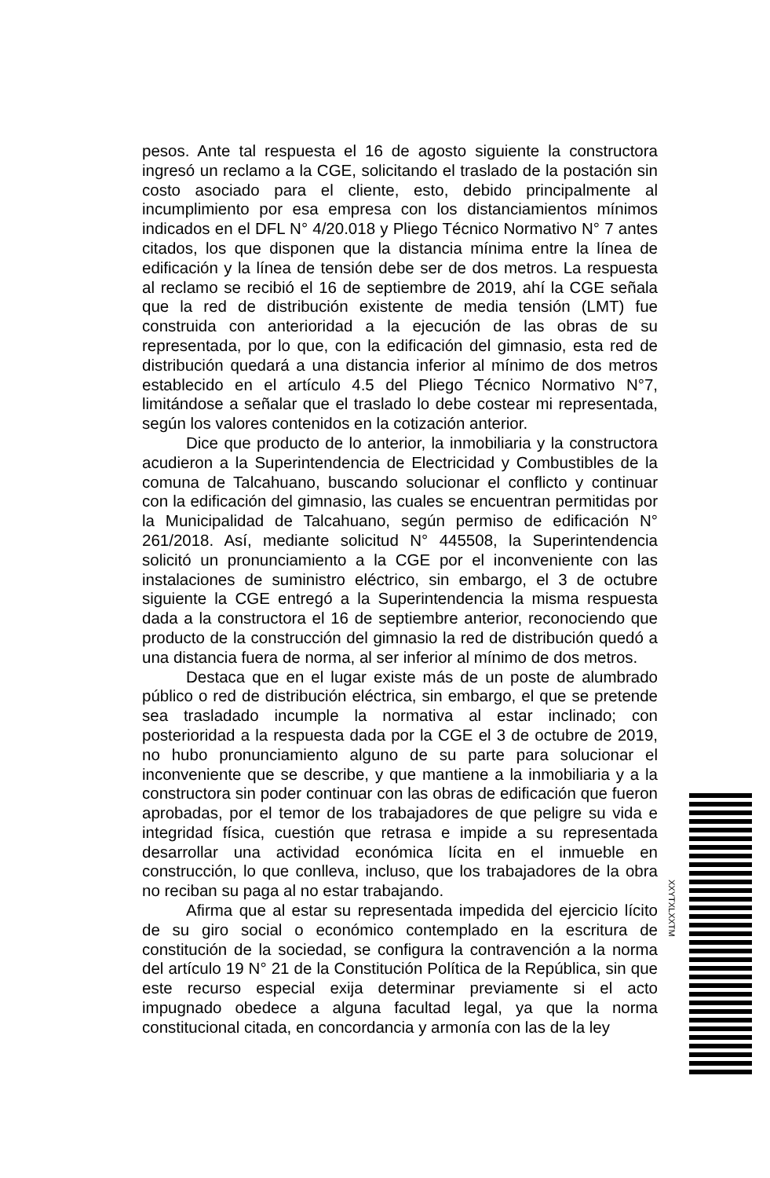pesos. Ante tal respuesta el 16 de agosto siguiente la constructora ingresó un reclamo a la CGE, solicitando el traslado de la postación sin costo asociado para el cliente, esto, debido principalmente al incumplimiento por esa empresa con los distanciamientos mínimos indicados en el DFL N° 4/20.018 y Pliego Técnico Normativo N° 7 antes citados, los que disponen que la distancia mínima entre la línea de edificación y la línea de tensión debe ser de dos metros. La respuesta al reclamo se recibió el 16 de septiembre de 2019, ahí la CGE señala que la red de distribución existente de media tensión (LMT) fue construida con anterioridad a la ejecución de las obras de su representada, por lo que, con la edificación del gimnasio, esta red de distribución quedará a una distancia inferior al mínimo de dos metros establecido en el artículo 4.5 del Pliego Técnico Normativo N°7, limitándose a señalar que el traslado lo debe costear mi representada, según los valores contenidos en la cotización anterior.
Dice que producto de lo anterior, la inmobiliaria y la constructora acudieron a la Superintendencia de Electricidad y Combustibles de la comuna de Talcahuano, buscando solucionar el conflicto y continuar con la edificación del gimnasio, las cuales se encuentran permitidas por la Municipalidad de Talcahuano, según permiso de edificación N° 261/2018. Así, mediante solicitud N° 445508, la Superintendencia solicitó un pronunciamiento a la CGE por el inconveniente con las instalaciones de suministro eléctrico, sin embargo, el 3 de octubre siguiente la CGE entregó a la Superintendencia la misma respuesta dada a la constructora el 16 de septiembre anterior, reconociendo que producto de la construcción del gimnasio la red de distribución quedó a una distancia fuera de norma, al ser inferior al mínimo de dos metros.
Destaca que en el lugar existe más de un poste de alumbrado público o red de distribución eléctrica, sin embargo, el que se pretende sea trasladado incumple la normativa al estar inclinado; con posterioridad a la respuesta dada por la CGE el 3 de octubre de 2019, no hubo pronunciamiento alguno de su parte para solucionar el inconveniente que se describe, y que mantiene a la inmobiliaria y a la constructora sin poder continuar con las obras de edificación que fueron aprobadas, por el temor de los trabajadores de que peligre su vida e integridad física, cuestión que retrasa e impide a su representada desarrollar una actividad económica lícita en el inmueble en construcción, lo que conlleva, incluso, que los trabajadores de la obra no reciban su paga al no estar trabajando.
Afirma que al estar su representada impedida del ejercicio lícito de su giro social o económico contemplado en la escritura de constitución de la sociedad, se configura la contravención a la norma del artículo 19 N° 21 de la Constitución Política de la República, sin que este recurso especial exija determinar previamente si el acto impugnado obedece a alguna facultad legal, ya que la norma constitucional citada, en concordancia y armonía con las de la ley
XXYTXLXXTM